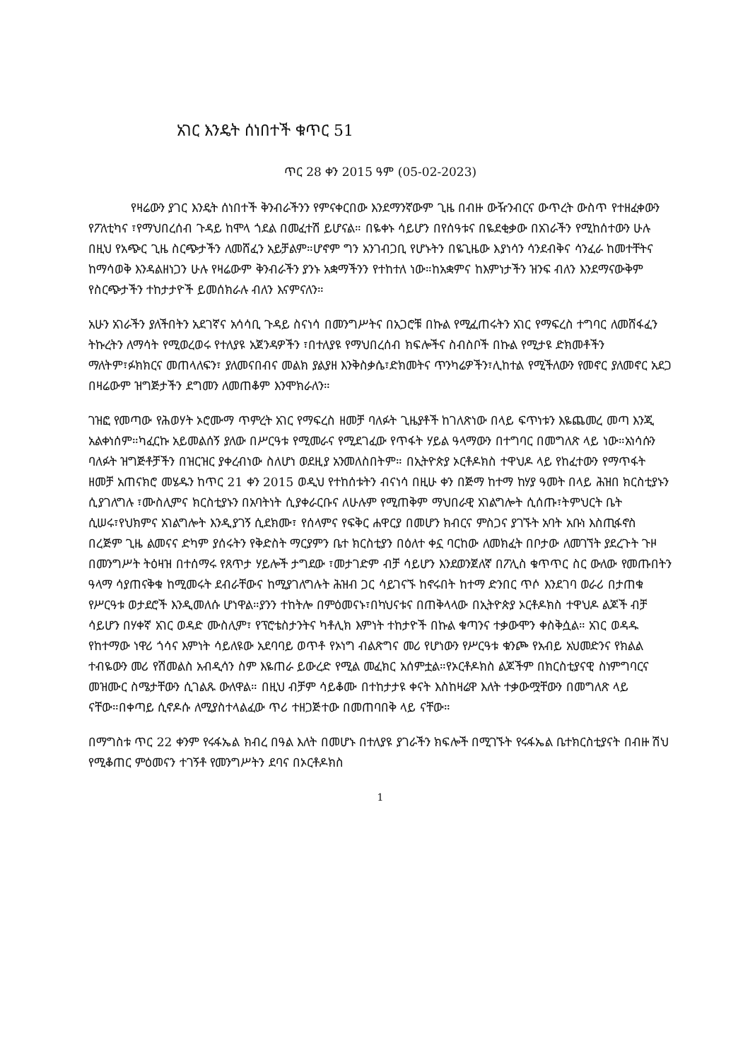አገር እንዴት ሰነበተች ቁጥር 51
ጥር 28 ቀን 2015 ዓም (05-02-2023)
የዛሬውን ያገር እንዴት ሰነበተች ቅንብራችንን የምናቀርበው እንደማንኛውም ጊዜ በብዙ ውዥንብርና ውጥረት ውስጥ የተዘፈቀውን የፖለቲካና ፣የማህበረሰብ ጉዳይ ከሞላ ጎደል በመፈተሽ ይሆናል። በዬቀኑ ሳይሆን በየሰዓቱና በዬደቂቃው በአገራችን የሚከሰተውን ሁሉ በዚህ የአጭር ጊዜ ስርጭታችን ለመሸፈን አይቻልም።ሆኖም ግን አንገብጋቢ የሆኑትን በዬጊዜው እያነሳን ሳንደብቅና ሳንፈራ ከመተቸትና ከማሳወቅ እንዳልዘነጋን ሁሉ የዛሬውም ቅንብራችን ያንኑ አቋማችንን የተከተለ ነው።ከአቋምና ከእምነታችን ዝንፍ ብለን እንደማናውቅም የስርጭታችን ተከታታዮች ይመሰክራሉ ብለን እናምናለን።
አሁን አገራችን ያለችበትን አደገኛና አሳሳቢ ጉዳይ ስናነሳ በመንግሥትና በአጋሮቹ በኩል የሚፈጠሩትን አገር የማፍረስ ተግባር ለመሸፋፈን ትኩረትን ለማሳት የሚወረወሩ የተለያዩ አጀንዳዎችን ፣በተለያዩ የማህበረሰብ ክፍሎችና ስብስቦች በኩል የሚታዩ ድክመቶችን ማለትም፣ፉክክርና መጠላለፍን፣ ያለመናበብና መልክ ያልያዘ እንቅስቃሴ፣ድክመትና ጥንካሬዎችን፣ሊከተል የሚችለውን የመኖር ያለመኖር አደጋ በዛሬውም ዝግጅታችን ደግመን ለመጠቆም እንሞክራለን።
ገዝፎ የመጣው የሕወሃት ኦሮሙማ ጥምረት አገር የማፍረስ ዘመቻ ባለፉት ጊዜያቶች ከገለጽነው በላይ ፍጥነቱን እዬጨመረ መጣ እንጂ አልቀነሰም።ካፈርኩ አይመልሰኝ ያለው በሥርዓቱ የሚመራና የሚደገፈው የጥፋት ሃይል ዓላማውን በተግባር በመግለጽ ላይ ነው።አነሳሱን ባለፉት ዝግጅቶቻችን በዝርዝር ያቀረብነው ስለሆነ ወደዚያ አንመለስበትም። በኢትዮጵያ ኦርቶዶክስ ተዋህዶ ላይ የከፈተውን የማጥፋት ዘመቻ አጠናክሮ መሄዱን ከጥር 21 ቀን 2015 ወዲህ የተከሰቱትን ብናነሳ በዚሁ ቀን በጅማ ከተማ ከሃያ ዓመት በላይ ሕዝበ ክርስቲያኑን ሲያገለግሉ ፣ሙስሊምና ክርስቲያኑን በአባትነት ሲያቀራርቡና ለሁሉም የሚጠቅም ማህበራዊ አገልግሎት ሲሰጡ፣ትምህርት ቤት ሲሠሩ፣የህክምና አገልግሎት እንዲያገኝ ሲደክሙ፣ የሰላምና የፍቅር ሐዋርያ በመሆን ክብርና ምስጋና ያገኙት አባት አቡነ እስጢፋኖስ በረጅም ጊዜ ልመናና ድካም ያሰሩትን የቅድስት ማርያምን ቤተ ክርስቲያን በዕለተ ቀኗ ባርከው ለመክፈት በቦታው ለመገኘት ያደረጉት ጉዞ በመንግሥት ትዕዛዝ በተሰማሩ የጸጥታ ሃይሎች ታግደው ፣መታገድም ብቻ ሳይሆን እንደወንጀለኛ በፖሊስ ቁጥጥር ስር ውለው የመጡበትን ዓላማ ሳያጠናቅቁ ከሚመሩት ደብራቸውና ከሚያገለግሉት ሕዝብ ጋር ሳይገናኙ ከኖሩበት ከተማ ድንበር ጥሶ እንደገባ ወራሪ በታጠቁ የሥርዓቱ ወታደሮች እንዲመለሱ ሆነዋል።ያንን ተከትሎ በምዕመናኑ፣በካህናቱና በጠቅላላው በኢትዮጵያ ኦርቶዶክስ ተዋህዶ ልጆች ብቻ ሳይሆን በሃቀኛ አገር ወዳድ ሙስሊም፣ የፕሮቴስታንትና ካቶሊክ እምነት ተከታዮች በኩል ቁጣንና ተቃውሞን ቀስቅሷል። አገር ወዳዱ የከተማው ነዋሪ ጎሳና እምነት ሳይለዩው አደባባይ ወጥቶ የኦነግ ብልጽግና መሪ የሆነውን የሥርዓቱ ቁንጮ የአብይ አህመድንና የክልል ተብዬውን መሪ የሽመልስ አብዲሳን ስም እዬጠራ ይውረድ የሚል መፈክር አሰምቷል።የኦርቶዶክስ ልጆችም በክርስቲያናዊ ስነምግባርና መዝሙር ስሜታቸውን ሲገልጹ ውለዋል። በዚህ ብቻም ሳይቆሙ በተከታታዩ ቀናት እስከዛሬዋ እለት ተቃውሟቸውን በመግለጽ ላይ ናቸው።በቀጣይ ሲኖዶሱ ለሚያስተላልፈው ጥሪ ተዘጋጅተው በመጠባበቅ ላይ ናቸው።
በማግስቱ ጥር 22 ቀንም የሩፋኤል ክብረ በዓል እለት በመሆኑ በተለያዩ ያገራችን ክፍሎች በሚገኙት የሩፋኤል ቤተክርስቲያናት በብዙ ሽህ የሚቆጠር ምዕመናን ተገኝቶ የመንግሥትን ደባና በኦርቶዶክስ
1